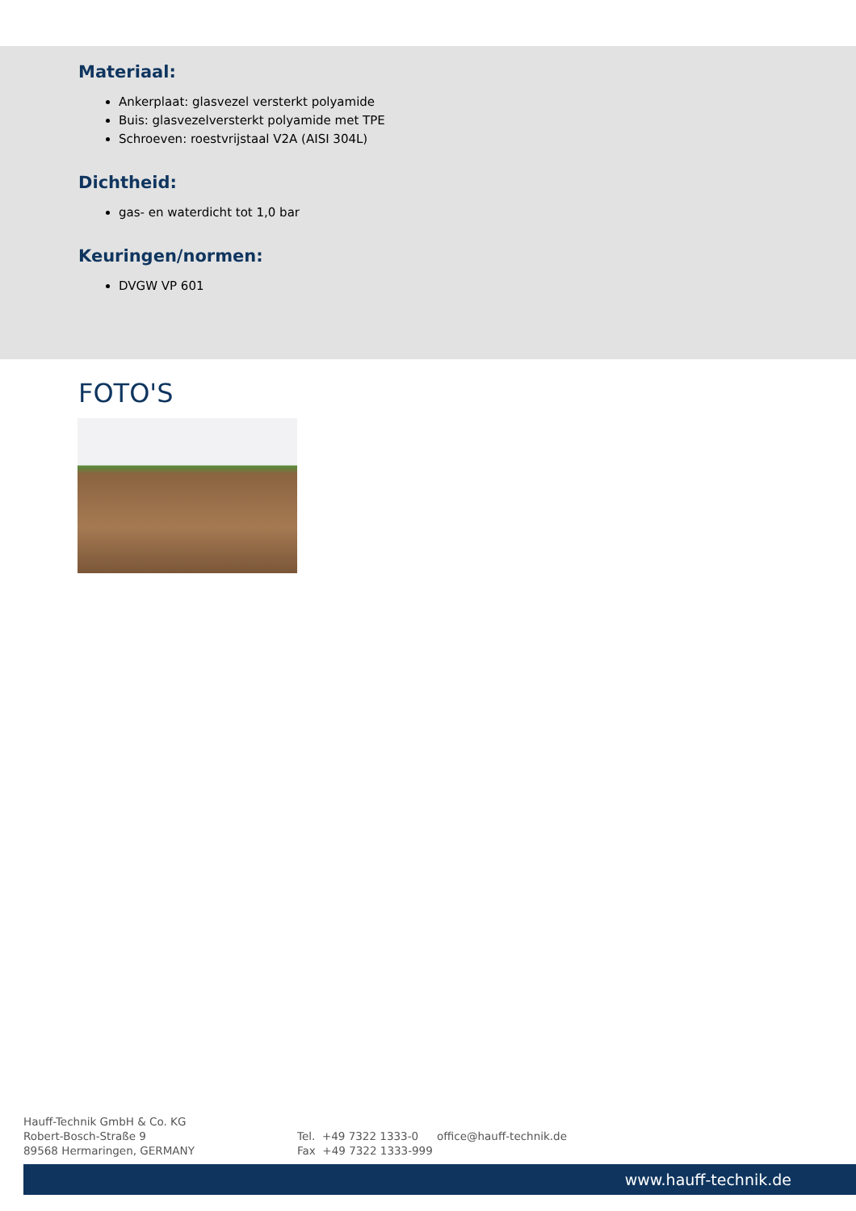Materiaal:
Ankerplaat: glasvezel versterkt polyamide
Buis: glasvezelversterkt polyamide met TPE
Schroeven: roestvrijstaal V2A (AISI 304L)
Dichtheid:
gas- en waterdicht tot 1,0 bar
Keuringen/normen:
DVGW VP 601
FOTO'S
Hauff-Technik GmbH & Co. KG
Robert-Bosch-Straße 9
89568 Hermaringen, GERMANY
Tel. +49 7322 1333-0
Fax +49 7322 1333-999
office@hauff-technik.de
www.hauff-technik.de